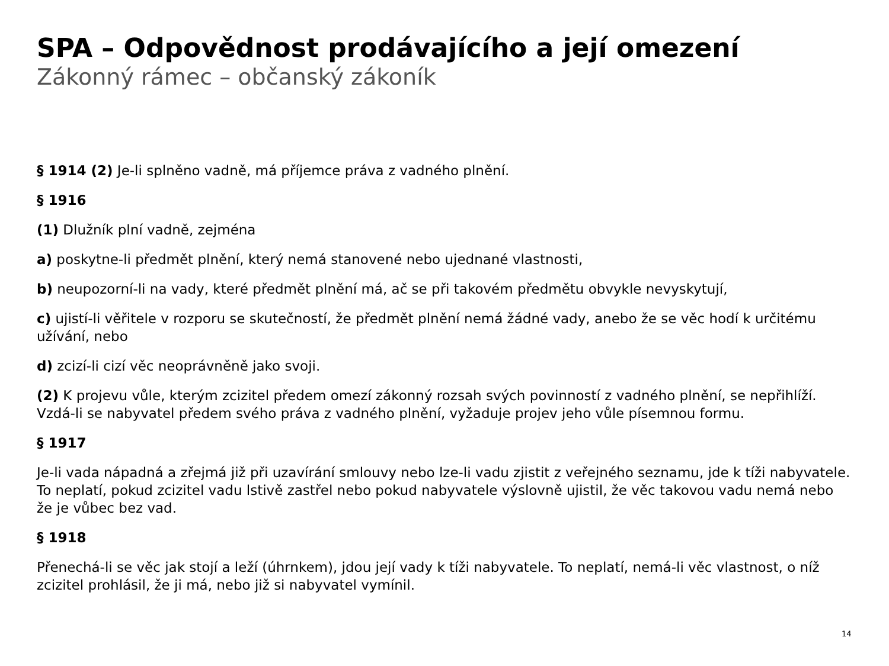SPA – Odpovědnost prodávajícího a její omezení
Zákonný rámec – občanský zákoník
§ 1914 (2) Je-li splněno vadně, má příjemce práva z vadného plnění.
§ 1916
(1) Dlužník plní vadně, zejména
a) poskytne-li předmět plnění, který nemá stanovené nebo ujednané vlastnosti,
b) neupozorní-li na vady, které předmět plnění má, ač se při takovém předmětu obvykle nevyskytují,
c) ujistí-li věřitele v rozporu se skutečností, že předmět plnění nemá žádné vady, anebo že se věc hodí k určitému užívání, nebo
d) zcizí-li cizí věc neoprávněně jako svoji.
(2) K projevu vůle, kterým zcizitel předem omezí zákonný rozsah svých povinností z vadného plnění, se nepřihlíží. Vzdá-li se nabyvatel předem svého práva z vadného plnění, vyžaduje projev jeho vůle písemnou formu.
§ 1917
Je-li vada nápadná a zřejmá již při uzavírání smlouvy nebo lze-li vadu zjistit z veřejného seznamu, jde k tíži nabyvatele. To neplatí, pokud zcizitel vadu lstivě zastřel nebo pokud nabyvatele výslovně ujistil, že věc takovou vadu nemá nebo že je vůbec bez vad.
§ 1918
Přenechá-li se věc jak stojí a leží (úhrnkem), jdou její vady k tíži nabyvatele. To neplatí, nemá-li věc vlastnost, o níž zcizitel prohlásil, že ji má, nebo již si nabyvatel vymínil.
14